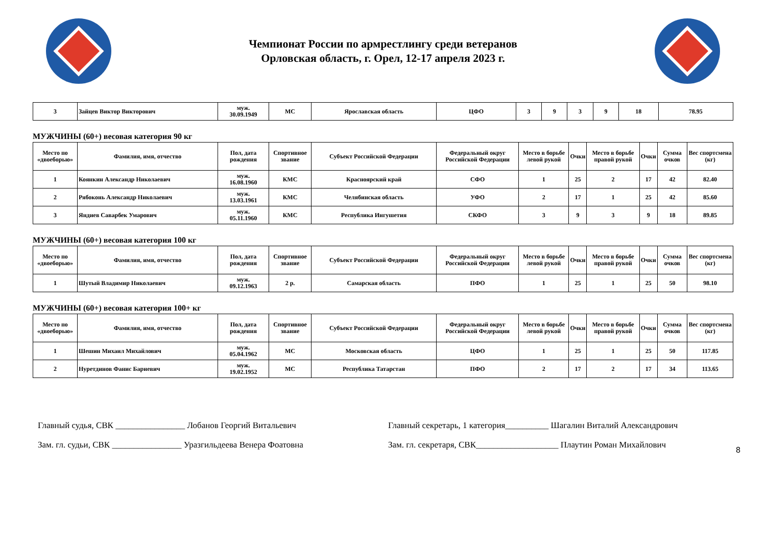Чемпионат России по армрестлингу среди ветеранов
Орловская область, г. Орел, 12-17 апреля 2023 г.
| 3 | Зайцев Виктор Викторович | муж. 30.09.1949 | МС | Ярославская область | ЦФО | 3 | 9 | 3 | 9 | 18 | 78.95 |
МУЖЧИНЫ (60+) весовая категория 90 кг
| Место по «двоеборью» | Фамилия, имя, отчество | Пол, дата рождения | Спортивное звание | Субъект Российской Федерации | Федеральный округ Российской Федерации | Место в борьбе левой рукой | Очки | Место в борьбе правой рукой | Очки | Сумма очков | Вес спортсмена (кг) |
| --- | --- | --- | --- | --- | --- | --- | --- | --- | --- | --- | --- |
| 1 | Коянкин Александр Николаевич | муж. 16.08.1960 | КМС | Красноярский край | СФО | 1 | 25 | 2 | 17 | 42 | 82.40 |
| 2 | Рябоконь Александр Николаевич | муж. 13.03.1961 | КМС | Челябинская область | УФО | 2 | 17 | 1 | 25 | 42 | 85.60 |
| 3 | Яндиев Саварбек Умарович | муж. 05.11.1960 | КМС | Республика Ингушетия | СКФО | 3 | 9 | 3 | 9 | 18 | 89.85 |
МУЖЧИНЫ (60+) весовая категория 100 кг
| Место по «двоеборью» | Фамилия, имя, отчество | Пол, дата рождения | Спортивное звание | Субъект Российской Федерации | Федеральный округ Российской Федерации | Место в борьбе левой рукой | Очки | Место в борьбе правой рукой | Очки | Сумма очков | Вес спортсмена (кг) |
| --- | --- | --- | --- | --- | --- | --- | --- | --- | --- | --- | --- |
| 1 | Шутый Владимир Николаевич | муж. 09.12.1963 | 2 р. | Самарская область | ПФО | 1 | 25 | 1 | 25 | 50 | 98.10 |
МУЖЧИНЫ (60+) весовая категория 100+ кг
| Место по «двоеборью» | Фамилия, имя, отчество | Пол, дата рождения | Спортивное звание | Субъект Российской Федерации | Федеральный округ Российской Федерации | Место в борьбе левой рукой | Очки | Место в борьбе правой рукой | Очки | Сумма очков | Вес спортсмена (кг) |
| --- | --- | --- | --- | --- | --- | --- | --- | --- | --- | --- | --- |
| 1 | Шешин Михаил Михайлович | муж. 05.04.1962 | МС | Московская область | ЦФО | 1 | 25 | 1 | 25 | 50 | 117.85 |
| 2 | Нуретдинов Фанис Бариевич | муж. 19.02.1952 | МС | Республика Татарстан | ПФО | 2 | 17 | 2 | 17 | 34 | 113.65 |
8
Главный судья, СВК ________________ Лобанов Георгий Витальевич
Зам. гл. судьи, СВК ________________ Уразгильдеева Венера Фоатовна
Главный секретарь, 1 категория__________ Шагалин Виталий Александрович
Зам. гл. секретаря, СВК___________________ Плаутин Роман Михайлович